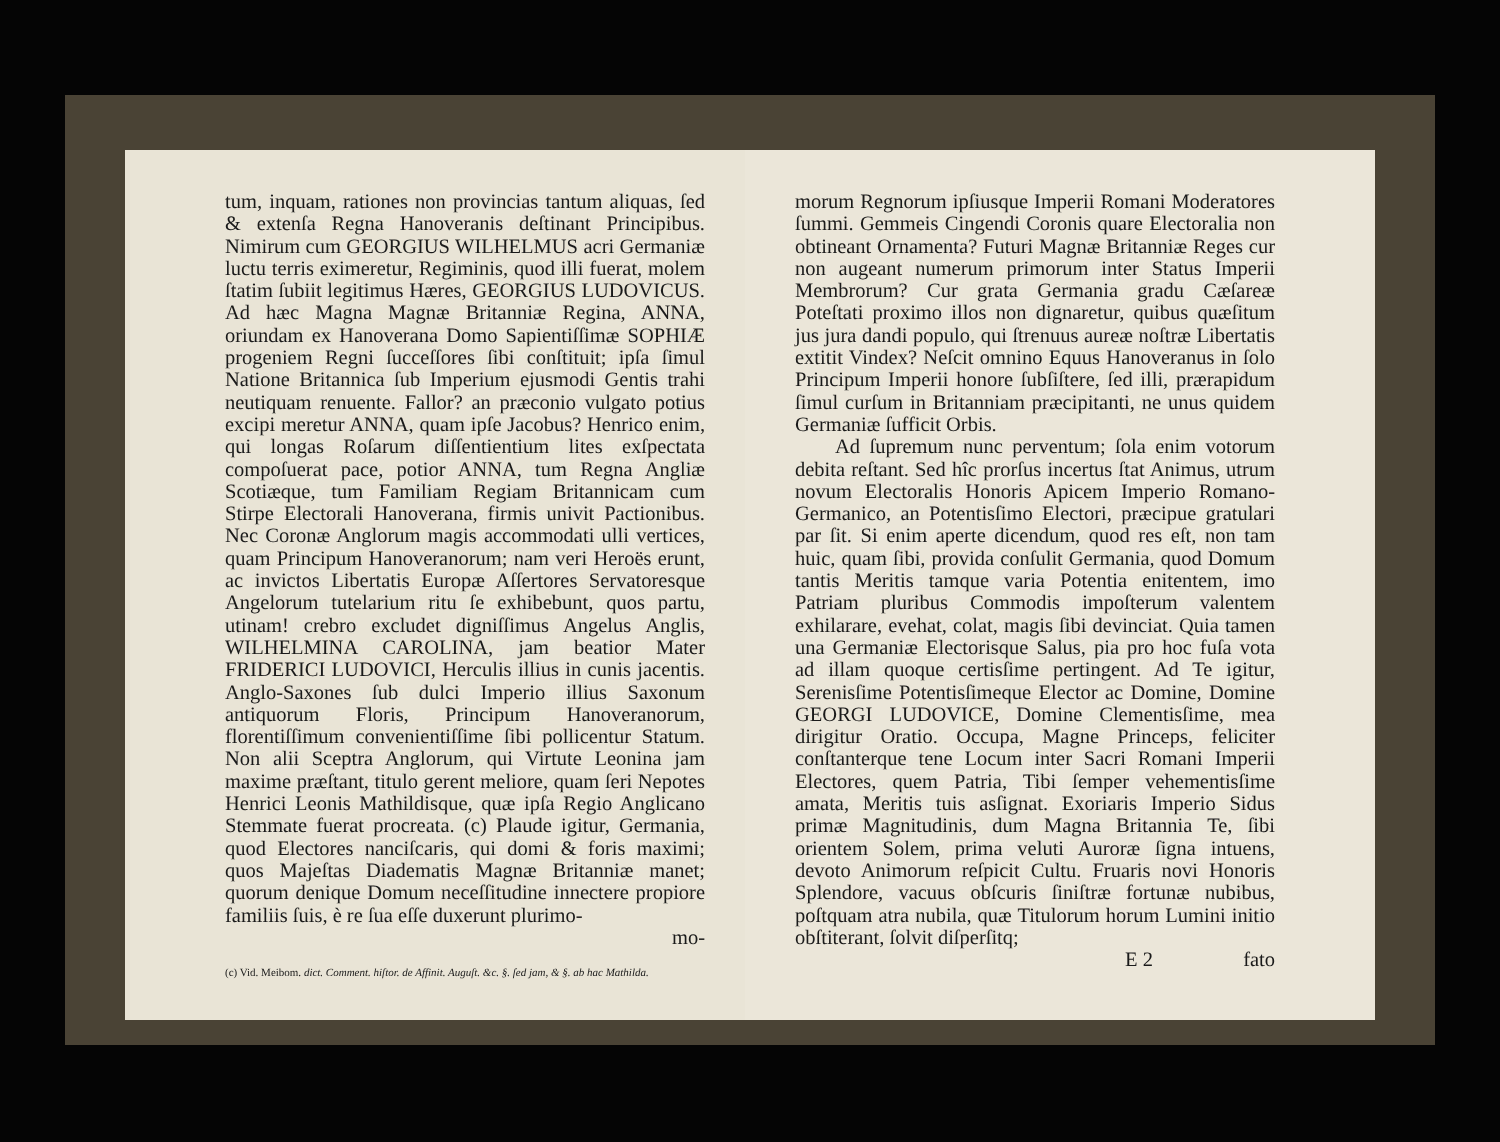tum, inquam, rationes non provincias tantum aliquas, ſed & extenſa Regna Hanoveranis deſtinant Principibus. Nimirum cum GEORGIUS WILHELMUS acri Germaniæ luctu terris eximeretur, Regiminis, quod illi fuerat, molem ſtatim ſubiit legitimus Hæres, GEORGIUS LUDOVICUS. Ad hæc Magna Magnæ Britanniæ Regina, ANNA, oriundam ex Hanoverana Domo Sapientiſſimæ SOPHIÆ progeniem Regni ſucceſſores ſibi conſtituit; ipſa ſimul Natione Britannica ſub Imperium ejusmodi Gentis trahi neutiquam renuente. Fallor? an præconio vulgato potius excipi meretur ANNA, quam ipſe Jacobus? Henrico enim, qui longas Roſarum diſſentientium lites exſpectata compoſuerat pace, potior ANNA, tum Regna Angliæ Scotiæque, tum Familiam Regiam Britannicam cum Stirpe Electorali Hanoverana, firmis univit Pactionibus. Nec Coronæ Anglorum magis accommodati ulli vertices, quam Principum Hanoveranorum; nam veri Heroës erunt, ac invictos Libertatis Europæ Aſſertores Servatoresque Angelorum tutelarium ritu ſe exhibebunt, quos partu, utinam! crebro excludet digniſſimus Angelus Anglis, WILHELMINA CAROLINA, jam beatior Mater FRIDERICI LUDOVICI, Herculis illius in cunis jacentis. Anglo-Saxones ſub dulci Imperio illius Saxonum antiquorum Floris, Principum Hanoveranorum, florentiſſimum convenientiſſime ſibi pollicentur Statum. Non alii Sceptra Anglorum, qui Virtute Leonina jam maxime præſtant, titulo gerent meliore, quam ſeri Nepotes Henrici Leonis Mathildisque, quæ ipſa Regio Anglicano Stemmate fuerat procreata. (c) Plaude igitur, Germania, quod Electores nanciſcaris, qui domi & foris maximi; quos Majeſtas Diadematis Magnæ Britanniæ manet; quorum denique Domum neceſſitudine innectere propiore familiis ſuis, è re ſua eſſe duxerunt plurimo-
mo-
(c) Vid. Meibom. dict. Comment. hiſtor. de Affinit. Auguſt. &c. §. ſed jam, & §. ab hac Mathilda.
morum Regnorum ipſiusque Imperii Romani Moderatores ſummi. Gemmeis Cingendi Coronis quare Electoralia non obtineant Ornamenta? Futuri Magnæ Britanniæ Reges cur non augeant numerum primorum inter Status Imperii Membrorum? Cur grata Germania gradu Cæſareæ Poteſtati proximo illos non dignaretur, quibus quæſitum jus jura dandi populo, qui ſtrenuus aureæ noſtræ Libertatis extitit Vindex? Neſcit omnino Equus Hanoveranus in ſolo Principum Imperii honore ſubſiſtere, ſed illi, prærapidum ſimul curſum in Britanniam præcipitanti, ne unus quidem Germaniæ ſufficit Orbis.
Ad ſupremum nunc perventum; ſola enim votorum debita reſtant. Sed hîc prorſus incertus ſtat Animus, utrum novum Electoralis Honoris Apicem Imperio Romano-Germanico, an Potentisſimo Electori, præcipue gratulari par ſit. Si enim aperte dicendum, quod res eſt, non tam huic, quam ſibi, provida conſulit Germania, quod Domum tantis Meritis tamque varia Potentia enitentem, imo Patriam pluribus Commodis impoſterum valentem exhilarare, evehat, colat, magis ſibi devinciat. Quia tamen una Germaniæ Electorisque Salus, pia pro hoc fuſa vota ad illam quoque certisſime pertingent. Ad Te igitur, Serenisſime Potentisſimeque Elector ac Domine, Domine GEORGI LUDOVICE, Domine Clementisſime, mea dirigitur Oratio. Occupa, Magne Princeps, feliciter conſtanterque tene Locum inter Sacri Romani Imperii Electores, quem Patria, Tibi ſemper vehementisſime amata, Meritis tuis asſignat. Exoriaris Imperio Sidus primæ Magnitudinis, dum Magna Britannia Te, ſibi orientem Solem, prima veluti Auroræ ſigna intuens, devoto Animorum reſpicit Cultu. Fruaris novi Honoris Splendore, vacuus obſcuris ſiniſtræ fortunæ nubibus, poſtquam atra nubila, quæ Titulorum horum Lumini initio obſtiterant, ſolvit diſperſitq;
E 2 fato